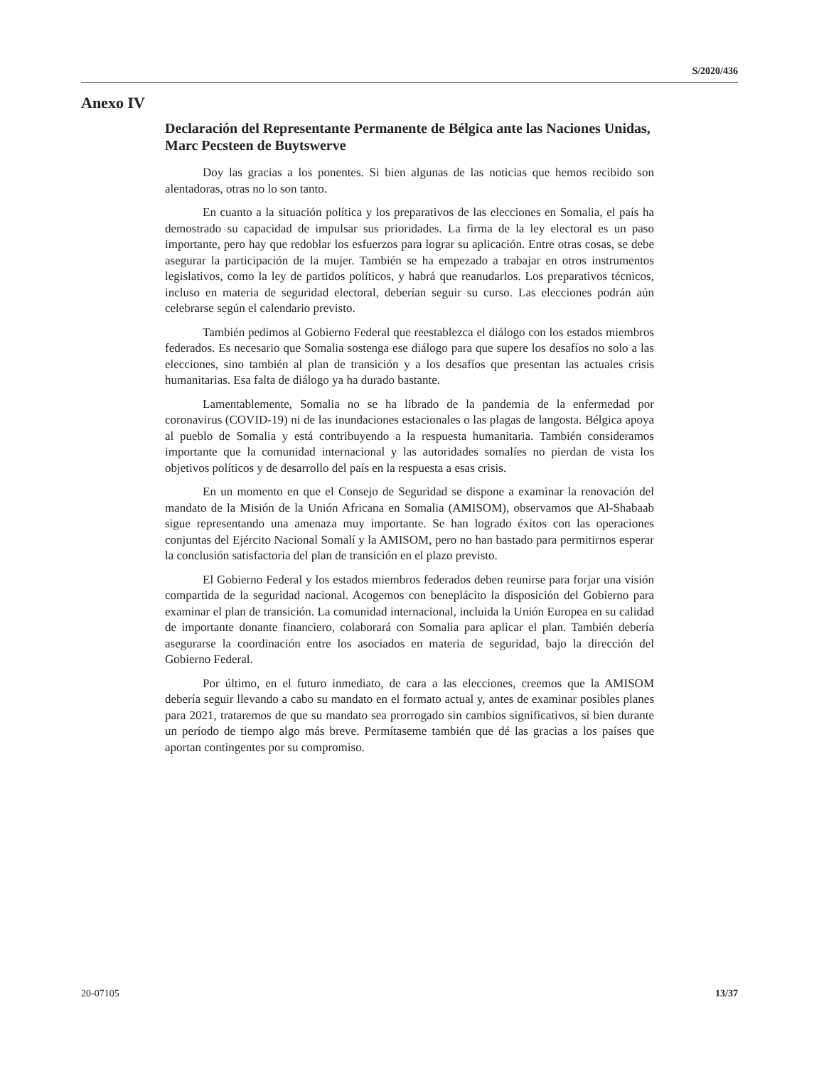S/2020/436
Anexo IV
Declaración del Representante Permanente de Bélgica ante las Naciones Unidas, Marc Pecsteen de Buytswerve
Doy las gracias a los ponentes. Si bien algunas de las noticias que hemos recibido son alentadoras, otras no lo son tanto.
En cuanto a la situación política y los preparativos de las elecciones en Somalia, el país ha demostrado su capacidad de impulsar sus prioridades. La firma de la ley electoral es un paso importante, pero hay que redoblar los esfuerzos para lograr su aplicación. Entre otras cosas, se debe asegurar la participación de la mujer. También se ha empezado a trabajar en otros instrumentos legislativos, como la ley de partidos políticos, y habrá que reanudarlos. Los preparativos técnicos, incluso en materia de seguridad electoral, deberían seguir su curso. Las elecciones podrán aún celebrarse según el calendario previsto.
También pedimos al Gobierno Federal que reestablezca el diálogo con los estados miembros federados. Es necesario que Somalia sostenga ese diálogo para que supere los desafíos no solo a las elecciones, sino también al plan de transición y a los desafíos que presentan las actuales crisis humanitarias. Esa falta de diálogo ya ha durado bastante.
Lamentablemente, Somalia no se ha librado de la pandemia de la enfermedad por coronavirus (COVID-19) ni de las inundaciones estacionales o las plagas de langosta. Bélgica apoya al pueblo de Somalia y está contribuyendo a la respuesta humanitaria. También consideramos importante que la comunidad internacional y las autoridades somalíes no pierdan de vista los objetivos políticos y de desarrollo del país en la respuesta a esas crisis.
En un momento en que el Consejo de Seguridad se dispone a examinar la renovación del mandato de la Misión de la Unión Africana en Somalia (AMISOM), observamos que Al-Shabaab sigue representando una amenaza muy importante. Se han logrado éxitos con las operaciones conjuntas del Ejército Nacional Somalí y la AMISOM, pero no han bastado para permitirnos esperar la conclusión satisfactoria del plan de transición en el plazo previsto.
El Gobierno Federal y los estados miembros federados deben reunirse para forjar una visión compartida de la seguridad nacional. Acogemos con beneplácito la disposición del Gobierno para examinar el plan de transición. La comunidad internacional, incluida la Unión Europea en su calidad de importante donante financiero, colaborará con Somalia para aplicar el plan. También debería asegurarse la coordinación entre los asociados en materia de seguridad, bajo la dirección del Gobierno Federal.
Por último, en el futuro inmediato, de cara a las elecciones, creemos que la AMISOM debería seguir llevando a cabo su mandato en el formato actual y, antes de examinar posibles planes para 2021, trataremos de que su mandato sea prorrogado sin cambios significativos, si bien durante un período de tiempo algo más breve. Permítaseme también que dé las gracias a los países que aportan contingentes por su compromiso.
20-07105 13/37